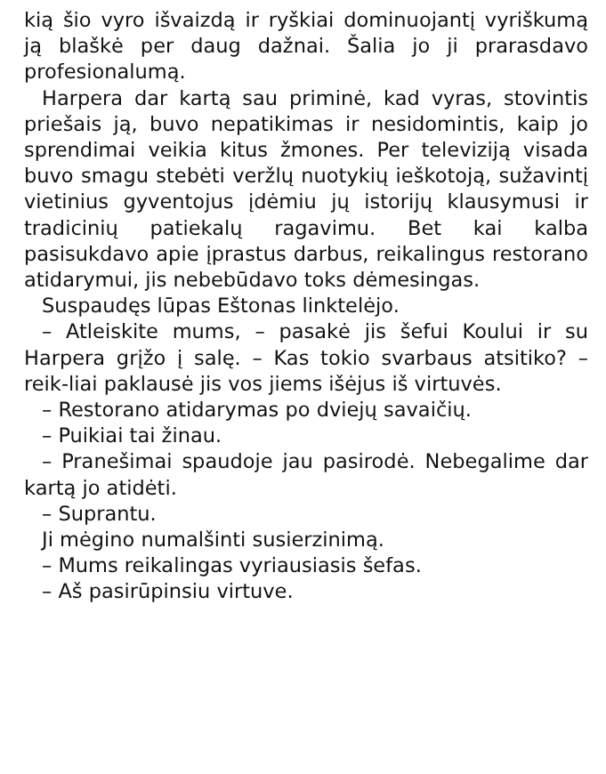kią šio vyro išvaizdą ir ryškiai dominuojantį vyriškumą ją blaškė per daug dažnai. Šalia jo ji prarasdavo profesionalumą.
Harpera dar kartą sau priminė, kad vyras, stovintis priešais ją, buvo nepatikimas ir nesidomintis, kaip jo sprendimai veikia kitus žmones. Per televiziją visada buvo smagu stebėti veržlų nuotykių ieškotoją, sužavintį vietinius gyventojus įdėmiu jų istorijų klausymusi ir tradicinių patiekalų ragavimu. Bet kai kalba pasisukdavo apie įprastus darbus, reikalingus restorano atidarymui, jis nebebūdavo toks dėmesingas.
Suspaudęs lūpas Eštonas linktelėjo.
– Atleiskite mums, – pasakė jis šefui Koului ir su Harpera grįžo į salę. – Kas tokio svarbaus atsitiko? – reik-liai paklausė jis vos jiems išėjus iš virtuvės.
– Restorano atidarymas po dviejų savaičių.
– Puikiai tai žinau.
– Pranešimai spaudoje jau pasirodė. Nebegalime dar kartą jo atidėti.
– Suprantu.
Ji mėgino numalšinti susierzinimą.
– Mums reikalingas vyriausiasis šefas.
– Aš pasirūpinsiu virtuve.